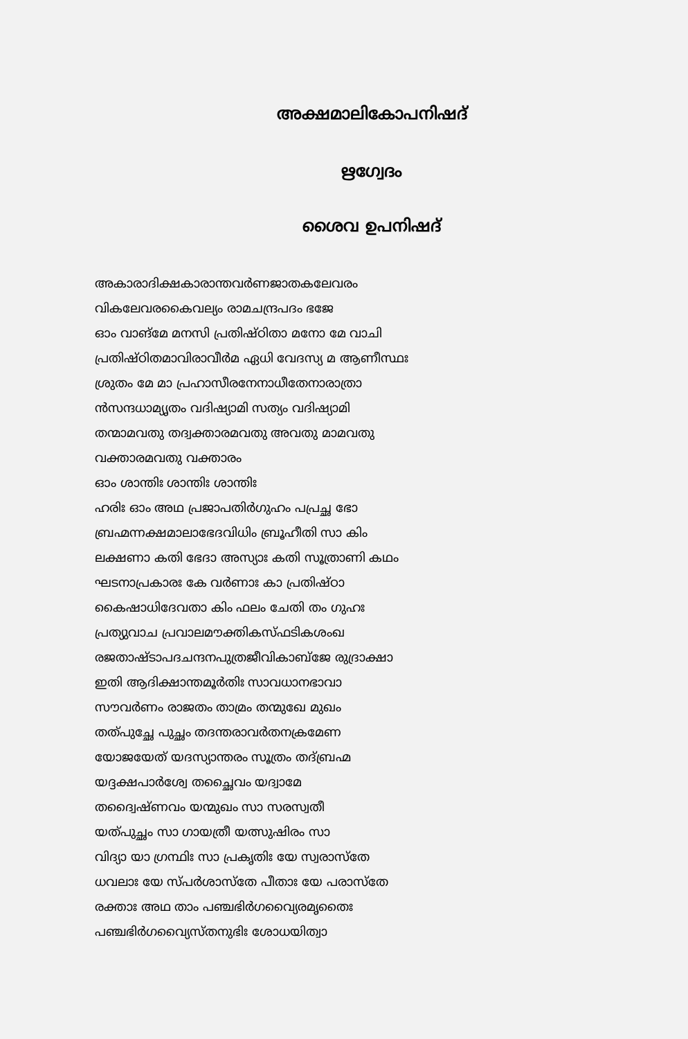അക്ഷമാലികോപനിഷദ്
ഋഗ്വേദം
ശൈവ ഉപനിഷദ്
അകാരാദിക്ഷകാരാന്തവര്‍ണജാതകലേവരം
വികലേവരകൈവല്യം രാമചന്ദ്രപദം ഭജേ
ഓം വാങ്മേ മനസി പ്രതിഷ്ഠിതാ മനോ മേ വാചി
പ്രതിഷ്ഠിതമാവിരാവീര്‍മ ഏധി വേദസ്യ മ ആണീസ്ഥഃ
ശ്രുതം മേ മാ പ്രഹാസീരനേനാധീതേനാരാത്രാ
ന്‍സന്ദധാമ്യൃതം വദിഷ്യാമി സത്യം വദിഷ്യാമി
തന്മാമവതു തദ്വക്താരമവതു അവതു മാമവതു
വക്താരമവതു വക്താരം
ഓം ശാന്തിഃ ശാന്തിഃ ശാന്തിഃ
ഹരിഃ ഓം അഥ പ്രജാപതിര്‍ഗുഹം പപ്രച്ഛ ഭോ
ബ്രഹ്മന്നക്ഷമാലാഭേദവിധിം ബ്രൂഹീതി സാ കിം
ലക്ഷണാ കതി ഭേദാ അസ്യാഃ കതി സൂത്രാണി കഥം
ഘടനാപ്രകാരഃ കേ വര്‍ണാഃ കാ പ്രതിഷ്ഠാ
കൈഷാധിദേവതാ കിം ഫലം ചേതി തം ഗുഹഃ
പ്രത്യുവാച പ്രവാലമൗക്തികസ്ഫടികശംഖ
രജതാഷ്ടാപദചന്ദനപുത്രജീവികാബ്ജേ രുദ്രാക്ഷാ
ഇതി ആദിക്ഷാന്തമൂര്‍തിഃ സാവധാനഭാവാ
സൗവര്‍ണം രാജതം താമ്രം തന്മുഖേ മുഖം
തത്പുച്ഛേ പുച്ഛം തദന്തരാവര്‍തനക്രമേണ
യോജയേത് യദസ്യാന്തരം സൂത്രം തദ്ബ്രഹ്മ
യദ്ദക്ഷപാര്‍ശ്വേ തച്ഛൈവം യദ്വാമേ
തദ്വൈഷ്ണവം യന്മുഖം സാ സരസ്വതീ
യത്പുച്ഛം സാ ഗായത്രീ യത്സുഷിരം സാ
വിദ്യാ യാ ഗ്രന്ഥിഃ സാ പ്രകൃതിഃ യേ സ്വരാസ്തേ
ധവലാഃ യേ സ്പര്‍ശാസ്തേ പീതാഃ യേ പരാസ്തേ
രക്താഃ അഥ താം പഞ്ചഭിര്‍ഗവ്യൈരമൃതൈഃ
പഞ്ചഭിര്‍ഗവ്യൈസ്തനുഭിഃ ശോധയിത്വാ